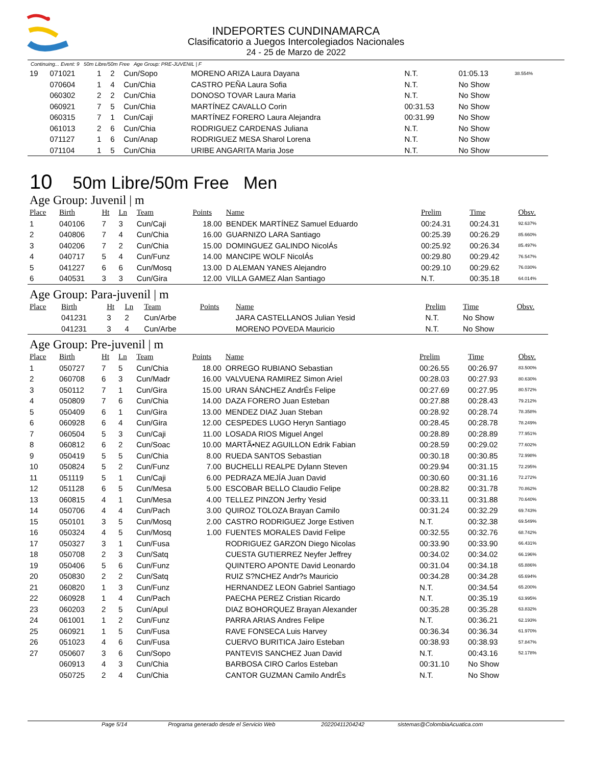INDEPORTES CUNDINAMARCA
Clasificatorio a Juegos Intercolegiados Nacionales
24 - 25 de Marzo de 2022
Continuing... Event: 9 50m Libre/50m Free Age Group: PRE-JUVENIL | F
| 19 | 071021 | 1 | 2 | Cun/Sopo | | MORENO ARIZA Laura Dayana | N.T. | 01:05.13 | 38.554% |
| | 070604 | 1 | 4 | Cun/Chia | | CASTRO PEÑA Laura Sofia | N.T. | No Show | |
| | 060302 | 2 | 2 | Cun/Chia | | DONOSO TOVAR Laura Maria | N.T. | No Show | |
| | 060921 | 7 | 5 | Cun/Chia | | MARTÍNEZ CAVALLO Corin | 00:31.53 | No Show | |
| | 060315 | 7 | 1 | Cun/Caji | | MARTÍNEZ FORERO Laura Alejandra | 00:31.99 | No Show | |
| | 061013 | 2 | 6 | Cun/Chia | | RODRIGUEZ CARDENAS Juliana | N.T. | No Show | |
| | 071127 | 1 | 6 | Cun/Anap | | RODRIGUEZ MESA Sharol Lorena | N.T. | No Show | |
| | 071104 | 1 | 5 | Cun/Chia | | URIBE ANGARITA Maria Jose | N.T. | No Show | |
10 50m Libre/50m Free Men
Age Group: Juvenil | m
| Place | Birth | Ht | Ln | Team | Points | Name | Prelim | Time | Obsv. |
| --- | --- | --- | --- | --- | --- | --- | --- | --- | --- |
| 1 | 040106 | 7 | 3 | Cun/Caji | 18.00 | BENDEK MARTÍNEZ Samuel Eduardo | 00:24.31 | 00:24.31 | 92.637% |
| 2 | 040806 | 7 | 4 | Cun/Chia | 16.00 | GUARNIZO LARA Santiago | 00:25.39 | 00:26.29 | 85.660% |
| 3 | 040206 | 7 | 2 | Cun/Chia | 15.00 | DOMINGUEZ GALINDO NicolÁs | 00:25.92 | 00:26.34 | 85.497% |
| 4 | 040717 | 5 | 4 | Cun/Funz | 14.00 | MANCIPE WOLF NicolÁs | 00:29.80 | 00:29.42 | 76.547% |
| 5 | 041227 | 6 | 6 | Cun/Mosq | 13.00 | D ALEMAN YANES Alejandro | 00:29.10 | 00:29.62 | 76.030% |
| 6 | 040531 | 3 | 3 | Cun/Gira | 12.00 | VILLA GAMEZ Alan Santiago | N.T. | 00:35.18 | 64.014% |
Age Group: Para-juvenil | m
| Place | Birth | Ht | Ln | Team | Points | Name | Prelim | Time | Obsv. |
| --- | --- | --- | --- | --- | --- | --- | --- | --- | --- |
| | 041231 | 3 | 2 | Cun/Arbe | | JARA CASTELLANOS Julian Yesid | N.T. | No Show | |
| | 041231 | 3 | 4 | Cun/Arbe | | MORENO POVEDA Mauricio | N.T. | No Show | |
Age Group: Pre-juvenil | m
| Place | Birth | Ht | Ln | Team | Points | Name | Prelim | Time | Obsv. |
| --- | --- | --- | --- | --- | --- | --- | --- | --- | --- |
| 1 | 050727 | 7 | 5 | Cun/Chia | 18.00 | ORREGO RUBIANO Sebastian | 00:26.55 | 00:26.97 | 83.500% |
| 2 | 060708 | 6 | 3 | Cun/Madr | 16.00 | VALVUENA RAMIREZ Simon Ariel | 00:28.03 | 00:27.93 | 80.630% |
| 3 | 050112 | 7 | 1 | Cun/Gira | 15.00 | URAN SÁNCHEZ AndrÉs Felipe | 00:27.69 | 00:27.95 | 80.572% |
| 4 | 050809 | 7 | 6 | Cun/Chia | 14.00 | DAZA FORERO Juan Esteban | 00:27.88 | 00:28.43 | 79.212% |
| 5 | 050409 | 6 | 1 | Cun/Gira | 13.00 | MENDEZ DIAZ Juan Steban | 00:28.92 | 00:28.74 | 78.358% |
| 6 | 060928 | 6 | 4 | Cun/Gira | 12.00 | CESPEDES LUGO Heryn Santiago | 00:28.45 | 00:28.78 | 78.249% |
| 7 | 060504 | 5 | 3 | Cun/Caji | 11.00 | LOSADA RIOS Miguel Angel | 00:28.89 | 00:28.89 | 77.951% |
| 8 | 060812 | 6 | 2 | Cun/Soac | 10.00 | MARTÃ•NEZ AGUILLON Edrik Fabian | 00:28.59 | 00:29.02 | 77.602% |
| 9 | 050419 | 5 | 5 | Cun/Chia | 8.00 | RUEDA SANTOS Sebastian | 00:30.18 | 00:30.85 | 72.998% |
| 10 | 050824 | 5 | 2 | Cun/Funz | 7.00 | BUCHELLI REALPE Dylann Steven | 00:29.94 | 00:31.15 | 72.295% |
| 11 | 051119 | 5 | 1 | Cun/Caji | 6.00 | PEDRAZA MEJÍA Juan David | 00:30.60 | 00:31.16 | 72.272% |
| 12 | 051128 | 6 | 5 | Cun/Mesa | 5.00 | ESCOBAR BELLO Claudio Felipe | 00:28.82 | 00:31.78 | 70.862% |
| 13 | 060815 | 4 | 1 | Cun/Mesa | 4.00 | TELLEZ PINZON Jerfry Yesid | 00:33.11 | 00:31.88 | 70.640% |
| 14 | 050706 | 4 | 4 | Cun/Pach | 3.00 | QUIROZ TOLOZA Brayan Camilo | 00:31.24 | 00:32.29 | 69.743% |
| 15 | 050101 | 3 | 5 | Cun/Mosq | 2.00 | CASTRO RODRIGUEZ Jorge Estiven | N.T. | 00:32.38 | 69.549% |
| 16 | 050324 | 4 | 5 | Cun/Mosq | 1.00 | FUENTES MORALES David Felipe | 00:32.55 | 00:32.76 | 68.742% |
| 17 | 050327 | 3 | 1 | Cun/Fusa | | RODRIGUEZ GARZON Diego Nicolas | 00:33.90 | 00:33.90 | 66.431% |
| 18 | 050708 | 2 | 3 | Cun/Satq | | CUESTA GUTIERREZ Neyfer Jeffrey | 00:34.02 | 00:34.02 | 66.196% |
| 19 | 050406 | 5 | 6 | Cun/Funz | | QUINTERO APONTE David Leonardo | 00:31.04 | 00:34.18 | 65.886% |
| 20 | 050830 | 2 | 2 | Cun/Satq | | RUIZ S?NCHEZ Andr?s Mauricio | 00:34.28 | 00:34.28 | 65.694% |
| 21 | 060820 | 1 | 3 | Cun/Funz | | HERNANDEZ LEON Gabriel Santiago | N.T. | 00:34.54 | 65.200% |
| 22 | 060928 | 1 | 4 | Cun/Pach | | PAECHA PEREZ Cristian Ricardo | N.T. | 00:35.19 | 63.995% |
| 23 | 060203 | 2 | 5 | Cun/Apul | | DIAZ BOHORQUEZ Brayan Alexander | 00:35.28 | 00:35.28 | 63.832% |
| 24 | 061001 | 1 | 2 | Cun/Funz | | PARRA ARIAS Andres Felipe | N.T. | 00:36.21 | 62.193% |
| 25 | 060921 | 1 | 5 | Cun/Fusa | | RAVE FONSECA Luis Harvey | 00:36.34 | 00:36.34 | 61.970% |
| 26 | 051023 | 4 | 6 | Cun/Fusa | | CUERVO BURITICA Jairo Esteban | 00:38.93 | 00:38.93 | 57.847% |
| 27 | 050607 | 3 | 6 | Cun/Sopo | | PANTEVIS SANCHEZ Juan David | N.T. | 00:43.16 | 52.178% |
| | 060913 | 4 | 3 | Cun/Chia | | BARBOSA CIRO Carlos Esteban | 00:31.10 | No Show | |
| | 050725 | 2 | 4 | Cun/Chia | | CANTOR GUZMAN Camilo AndrÉs | N.T. | No Show | |
Page 5/14 Programa generado desde el Servicio Web 20220411204242 sistemas@ColombiaAcuatica.com